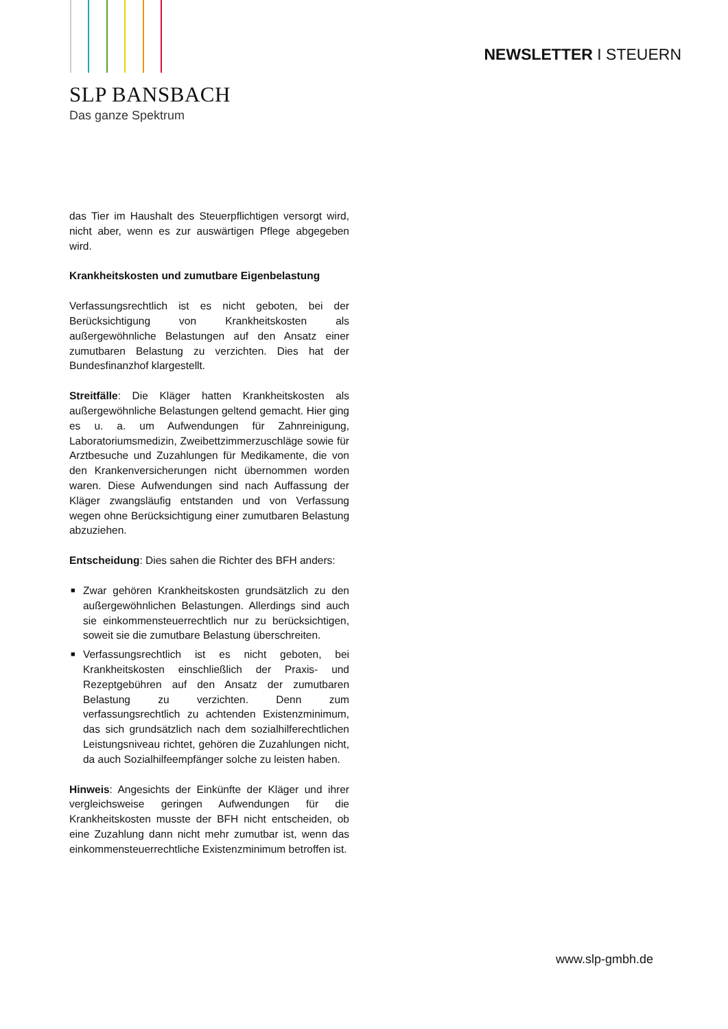SLP BANSBACH
Das ganze Spektrum
NEWSLETTER I STEUERN
das Tier im Haushalt des Steuerpflichtigen versorgt wird, nicht aber, wenn es zur auswärtigen Pflege abgegeben wird.
Krankheitskosten und zumutbare Eigenbelastung
Verfassungsrechtlich ist es nicht geboten, bei der Berücksichtigung von Krankheitskosten als außergewöhnliche Belastungen auf den Ansatz einer zumutbaren Belastung zu verzichten. Dies hat der Bundesfinanzhof klargestellt.
Streitfälle: Die Kläger hatten Krankheitskosten als außergewöhnliche Belastungen geltend gemacht. Hier ging es u. a. um Aufwendungen für Zahnreinigung, Laboratoriumsmedizin, Zweibettzimmerzuschläge sowie für Arztbesuche und Zuzahlungen für Medikamente, die von den Krankenversicherungen nicht übernommen worden waren. Diese Aufwendungen sind nach Auffassung der Kläger zwangsläufig entstanden und von Verfassung wegen ohne Berücksichtigung einer zumutbaren Belastung abzuziehen.
Entscheidung: Dies sahen die Richter des BFH anders:
■ Zwar gehören Krankheitskosten grundsätzlich zu den außergewöhnlichen Belastungen. Allerdings sind auch sie einkommensteuerrechtlich nur zu berücksichtigen, soweit sie die zumutbare Belastung überschreiten.
■ Verfassungsrechtlich ist es nicht geboten, bei Krankheitskosten einschließlich der Praxis- und Rezeptgebühren auf den Ansatz der zumutbaren Belastung zu verzichten. Denn zum verfassungsrechtlich zu achtenden Existenzminimum, das sich grundsätzlich nach dem sozialhilferechtlichen Leistungsniveau richtet, gehören die Zuzahlungen nicht, da auch Sozialhilfeempfänger solche zu leisten haben.
Hinweis: Angesichts der Einkünfte der Kläger und ihrer vergleichsweise geringen Aufwendungen für die Krankheitskosten musste der BFH nicht entscheiden, ob eine Zuzahlung dann nicht mehr zumutbar ist, wenn das einkommensteuerrechtliche Existenzminimum betroffen ist.
www.slp-gmbh.de